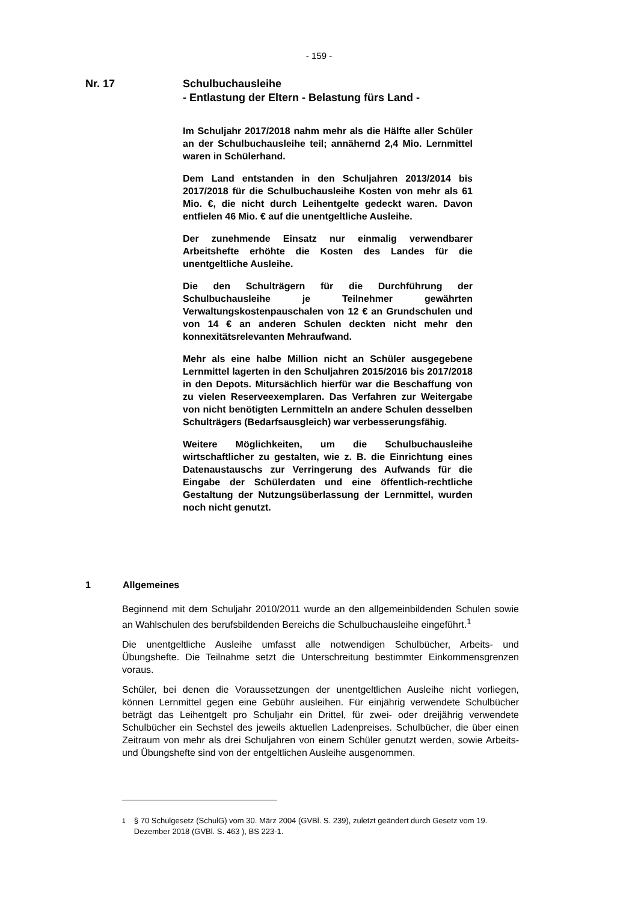- 159 -
Nr. 17 Schulbuchausleihe
- Entlastung der Eltern - Belastung fürs Land -
Im Schuljahr 2017/2018 nahm mehr als die Hälfte aller Schüler an der Schulbuchausleihe teil; annähernd 2,4 Mio. Lernmittel waren in Schülerhand.
Dem Land entstanden in den Schuljahren 2013/2014 bis 2017/2018 für die Schulbuchausleihe Kosten von mehr als 61 Mio. €, die nicht durch Leihentgelte gedeckt waren. Davon entfielen 46 Mio. € auf die unentgeltliche Ausleihe.
Der zunehmende Einsatz nur einmalig verwendbarer Arbeitshefte erhöhte die Kosten des Landes für die unentgeltliche Ausleihe.
Die den Schulträgern für die Durchführung der Schulbuchausleihe je Teilnehmer gewährten Verwaltungskostenpauschalen von 12 € an Grundschulen und von 14 € an anderen Schulen deckten nicht mehr den konnexitätsrelevanten Mehraufwand.
Mehr als eine halbe Million nicht an Schüler ausgegebene Lernmittel lagerten in den Schuljahren 2015/2016 bis 2017/2018 in den Depots. Mitursächlich hierfür war die Beschaffung von zu vielen Reserveexemplaren. Das Verfahren zur Weitergabe von nicht benötigten Lernmitteln an andere Schulen desselben Schulträgers (Bedarfsausgleich) war verbesserungsfähig.
Weitere Möglichkeiten, um die Schulbuchausleihe wirtschaftlicher zu gestalten, wie z. B. die Einrichtung eines Datenaustauschs zur Verringerung des Aufwands für die Eingabe der Schülerdaten und eine öffentlich-rechtliche Gestaltung der Nutzungsüberlassung der Lernmittel, wurden noch nicht genutzt.
1 Allgemeines
Beginnend mit dem Schuljahr 2010/2011 wurde an den allgemeinbildenden Schulen sowie an Wahlschulen des berufsbildenden Bereichs die Schulbuchausleihe eingeführt.<sup>1</sup>
Die unentgeltliche Ausleihe umfasst alle notwendigen Schulbücher, Arbeits- und Übungshefte. Die Teilnahme setzt die Unterschreitung bestimmter Einkommensgrenzen voraus.
Schüler, bei denen die Voraussetzungen der unentgeltlichen Ausleihe nicht vorliegen, können Lernmittel gegen eine Gebühr ausleihen. Für einjährig verwendete Schulbücher beträgt das Leihentgelt pro Schuljahr ein Drittel, für zwei- oder dreijährig verwendete Schulbücher ein Sechstel des jeweils aktuellen Ladenpreises. Schulbücher, die über einen Zeitraum von mehr als drei Schuljahren von einem Schüler genutzt werden, sowie Arbeits- und Übungshefte sind von der entgeltlichen Ausleihe ausgenommen.
1
§ 70 Schulgesetz (SchulG) vom 30. März 2004 (GVBl. S. 239), zuletzt geändert durch Gesetz vom 19. Dezember 2018 (GVBl. S. 463 ), BS 223-1.